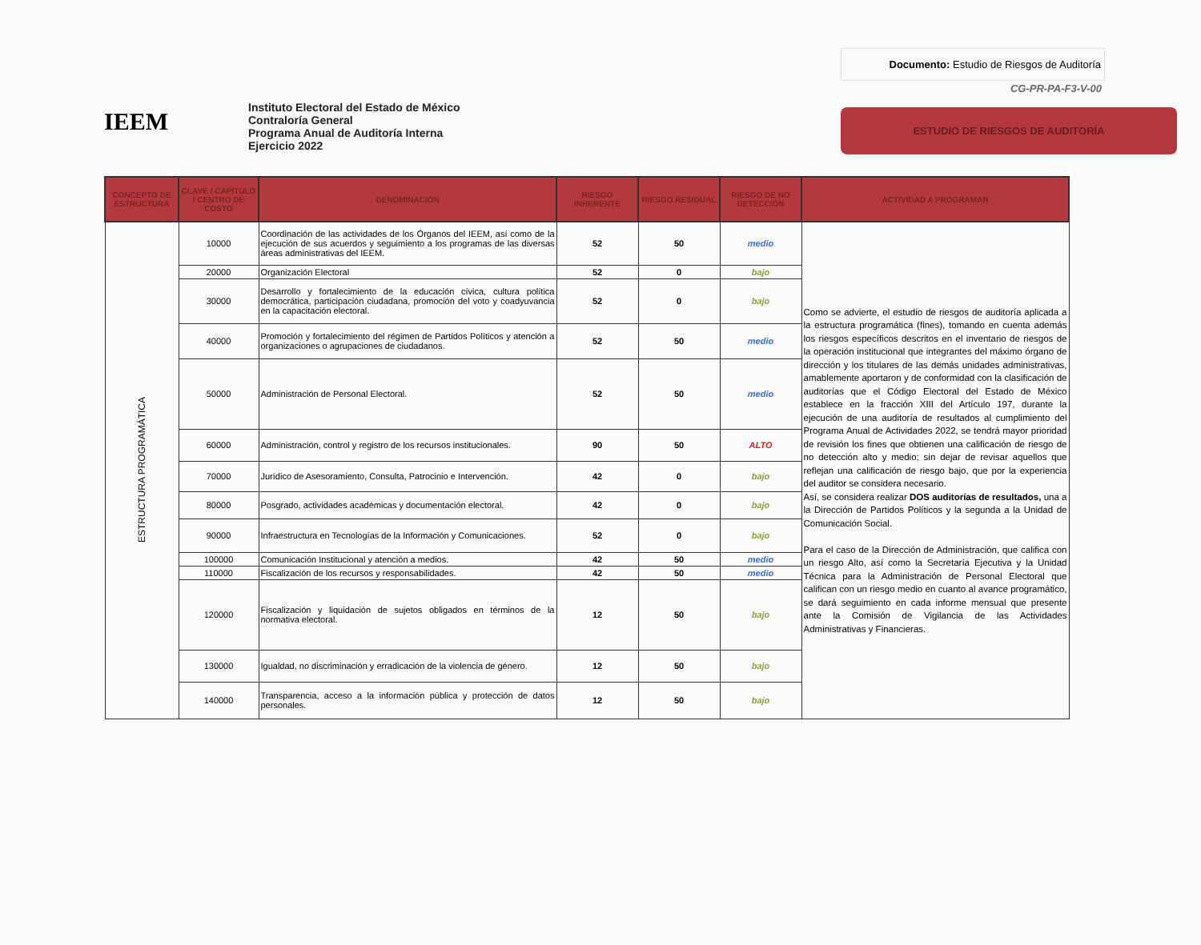IEEM
Instituto Electoral del Estado de México
Contraloría General
Programa Anual de Auditoría Interna
Ejercicio 2022
Documento: Estudio de Riesgos de Auditoría
CG-PR-PA-F3-V-00
ESTUDIO DE RIESGOS DE AUDITORÍA
| CONCEPTO DE ESTRUCTURA | CLAVE / CAPÍTULO / CENTRO DE COSTO | DENOMINACIÓN | RIESGO INHERENTE | RIESGO RESIDUAL | RIESGO DE NO DETECCIÓN | ACTIVIDAD A PROGRAMAR |
| --- | --- | --- | --- | --- | --- | --- |
| ESTRUCTURA PROGRAMÁTICA | 10000 | Coordinación de las actividades de los Órganos del IEEM, así como de la ejecución de sus acuerdos y seguimiento a los programas de las diversas áreas administrativas del IEEM. | 52 | 50 | medio | Como se advierte, el estudio de riesgos de auditoría aplicada a la estructura programática (fines), tomando en cuenta además los riesgos específicos descritos en el inventario de riesgos de la operación institucional que integrantes del máximo órgano de dirección y los titulares de las demás unidades administrativas, amablemente aportaron y de conformidad con la clasificación de auditorías que el Código Electoral del Estado de México establece en la fracción XIII del Artículo 197, durante la ejecución de una auditoría de resultados al cumplimiento del Programa Anual de Actividades 2022, se tendrá mayor prioridad de revisión los fines que obtienen una calificación de riesgo de no detección alto y medio; sin dejar de revisar aquellos que reflejan una calificación de riesgo bajo, que por la experiencia del auditor se considera necesario. Así, se considera realizar DOS auditorías de resultados, una a la Dirección de Partidos Políticos y la segunda a la Unidad de Comunicación Social. Para el caso de la Dirección de Administración, que califica con un riesgo Alto, así como la Secretaría Ejecutiva y la Unidad Técnica para la Administración de Personal Electoral que califican con un riesgo medio en cuanto al avance programático, se dará seguimiento en cada informe mensual que presente ante la Comisión de Vigilancia de las Actividades Administrativas y Financieras. |
| | 20000 | Organización Electoral | 52 | 0 | bajo | |
| | 30000 | Desarrollo y fortalecimiento de la educación cívica, cultura política democrática, participación ciudadana, promoción del voto y coadyuvancia en la capacitación electoral. | 52 | 0 | bajo | |
| | 40000 | Promoción y fortalecimiento del régimen de Partidos Políticos y atención a organizaciones o agrupaciones de ciudadanos. | 52 | 50 | medio | |
| | 50000 | Administración de Personal Electoral. | 52 | 50 | medio | |
| | 60000 | Administración, control y registro de los recursos institucionales. | 90 | 50 | ALTO | |
| | 70000 | Jurídico de Asesoramiento, Consulta, Patrocinio e Intervención. | 42 | 0 | bajo | |
| | 80000 | Posgrado, actividades académicas y documentación electoral. | 42 | 0 | bajo | |
| | 90000 | Infraestructura en Tecnologías de la Información y Comunicaciones. | 52 | 0 | bajo | |
| | 100000 | Comunicación Institucional y atención a medios. | 42 | 50 | medio | |
| | 110000 | Fiscalización de los recursos y responsabilidades. | 42 | 50 | medio | |
| | 120000 | Fiscalización y liquidación de sujetos obligados en términos de la normativa electoral. | 12 | 50 | bajo | |
| | 130000 | Igualdad, no discriminación y erradicación de la violencia de género. | 12 | 50 | bajo | |
| | 140000 | Transparencia, acceso a la información pública y protección de datos personales. | 12 | 50 | bajo | |